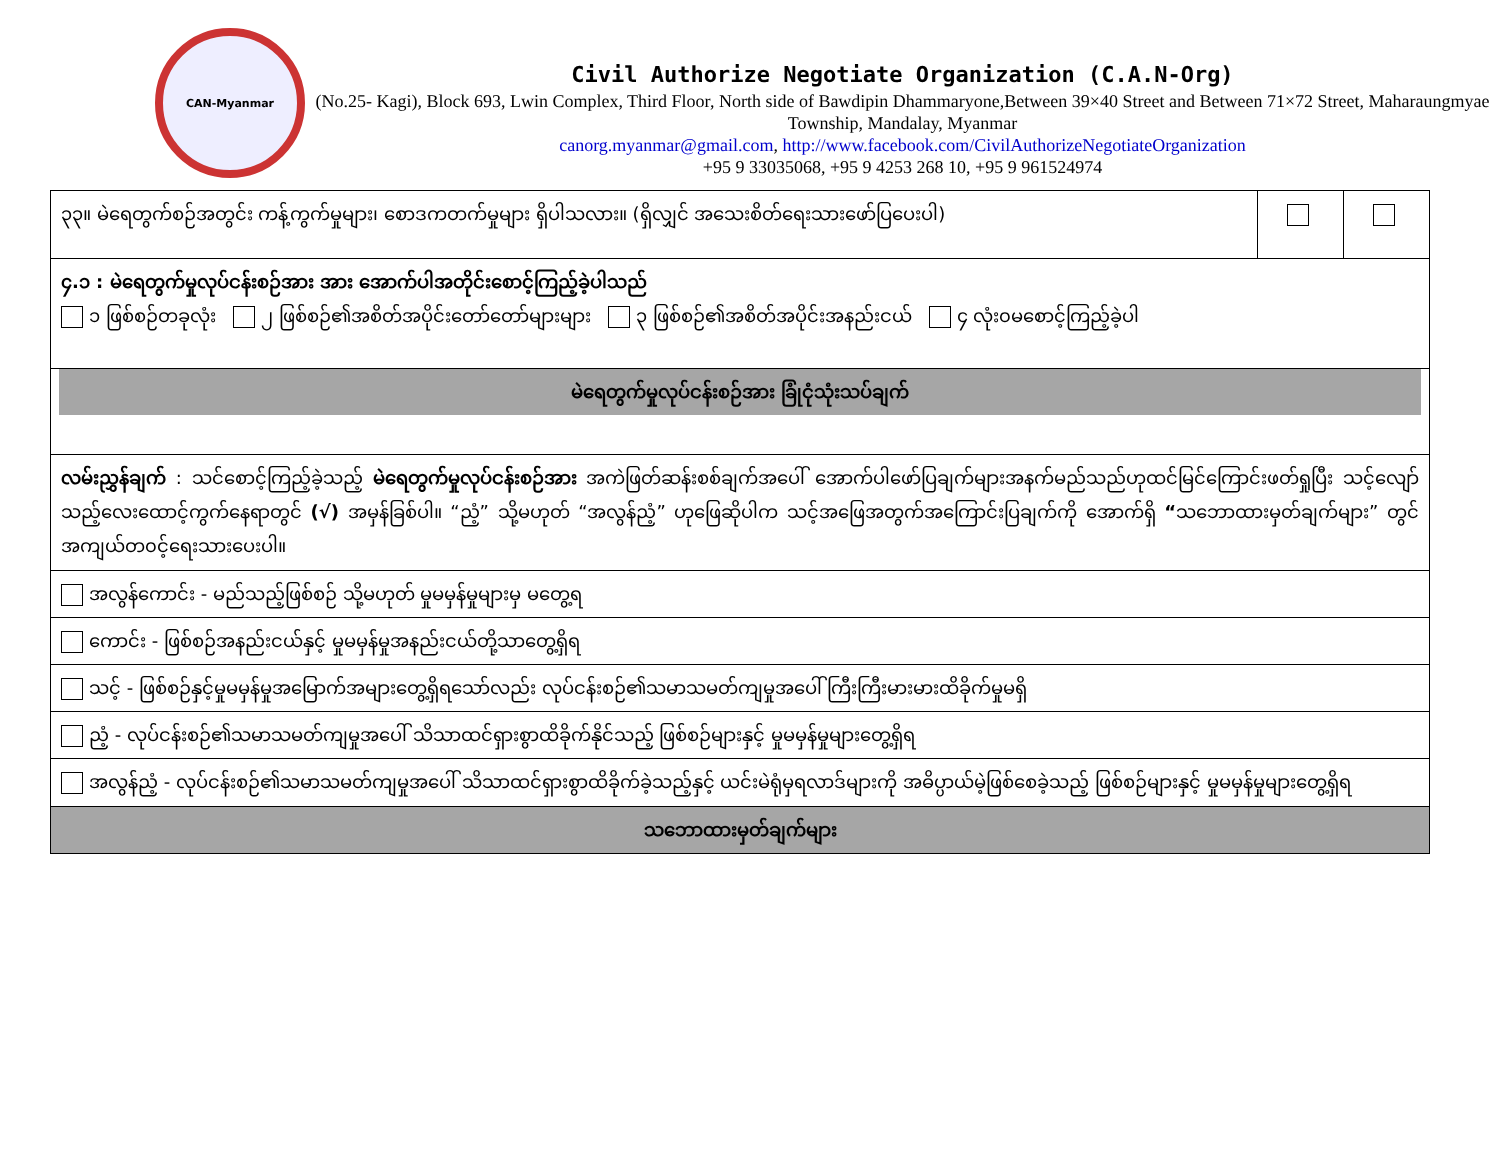CAN-Myanmar
Civil Authorize Negotiate Organization (C.A.N-Org)
(No.25- Kagi), Block 693, Lwin Complex, Third Floor, North side of Bawdipin Dhammaryone,Between 39×40 Street and Between 71×72 Street, Maharaungmyae Township, Mandalay, Myanmar
canorg.myanmar@gmail.com, http://www.facebook.com/CivilAuthorizeNegotiateOrganization
+95 9 33035068, +95 9 4253 268 10, +95 9 961524974
| ၃၃။ မဲရေတွက်စဉ်အတွင်း ကန့်ကွက်မှုများ၊ စောဒကတက်မှုများ ရှိပါသလား။ (ရှိလျှင် အသေးစိတ်ရေးသားဖော်ပြပေးပါ) | | |
| ၄.၁ : မဲရေတွက်မှုလုပ်ငန်းစဉ်အား အား အောက်ပါအတိုင်းစောင့်ကြည့်ခဲ့ပါသည် ၁ ဖြစ်စဉ်တခုလုံး ၂ ဖြစ်စဉ်၏အစိတ်အပိုင်းတော်တော်များများ ၃ ဖြစ်စဉ်၏အစိတ်အပိုင်းအနည်းငယ် ၄ လုံး၀မစောင့်ကြည့်ခဲ့ပါ | | |
| မဲရေတွက်မှုလုပ်ငန်းစဉ်အား ခြုံငုံသုံးသပ်ချက် | | |
| လမ်းညွှန်ချက် : သင်စောင့်ကြည့်ခဲ့သည့် မဲရေတွက်မှုလုပ်ငန်းစဉ်အား အကဲဖြတ်ဆန်းစစ်ချက်အပေါ် အောက်ပါဖော်ပြချက်များအနက်မည်သည်ဟုထင်မြင်ကြောင်းဖတ်ရှုပြီး သင့်လျော်သည့်လေးထောင့်ကွက်နေရာတွင် (√) အမှန်ခြစ်ပါ။ “ညံ့” သို့မဟုတ် “အလွန်ညံ့” ဟုဖြေဆိုပါက သင့်အဖြေအတွက်အကြောင်းပြချက်ကို အောက်ရှိ “ သဘောထားမှတ်ချက်များ” တွင် အကျယ်တ၀င့်ရေးသားပေးပါ။ | | |
| အလွန်ကောင်း - မည်သည့်ဖြစ်စဉ် သို့မဟုတ် မှုမမှန်မှုများမှ မတွေ့ရ | | |
| ကောင်း - ဖြစ်စဉ်အနည်းငယ်နှင့် မှုမမှန်မှုအနည်းငယ်တို့သာတွေ့ရှိရ | | |
| သင့် - ဖြစ်စဉ်နှင့်မှုမမှန်မှုအမြောက်အများတွေ့ရှိရသော်လည်း လုပ်ငန်းစဉ်၏သမာသမတ်ကျမှုအပေါ် ကြီးကြီးမားမားထိခိုက်မှုမရှိ | | |
| ညံ့ - လုပ်ငန်းစဉ်၏သမာသမတ်ကျမှုအပေါ် သိသာထင်ရှားစွာထိခိုက်နိုင်သည့် ဖြစ်စဉ်များနှင့် မှုမမှန်မှုများတွေ့ရှိရ | | |
| အလွန်ညံ့ - လုပ်ငန်းစဉ်၏သမာသမတ်ကျမှုအပေါ် သိသာထင်ရှားစွာထိခိုက်ခဲ့သည့်နှင့် ယင်းမဲရုံမှရလာဒ်များကို အဓိပ္ပာယ်မဲ့ဖြစ်စေခဲ့သည့် ဖြစ်စဉ်များနှင့် မှုမမှန်မှုများတွေ့ရှိရ | | |
| သဘောထားမှတ်ချက်များ | | |